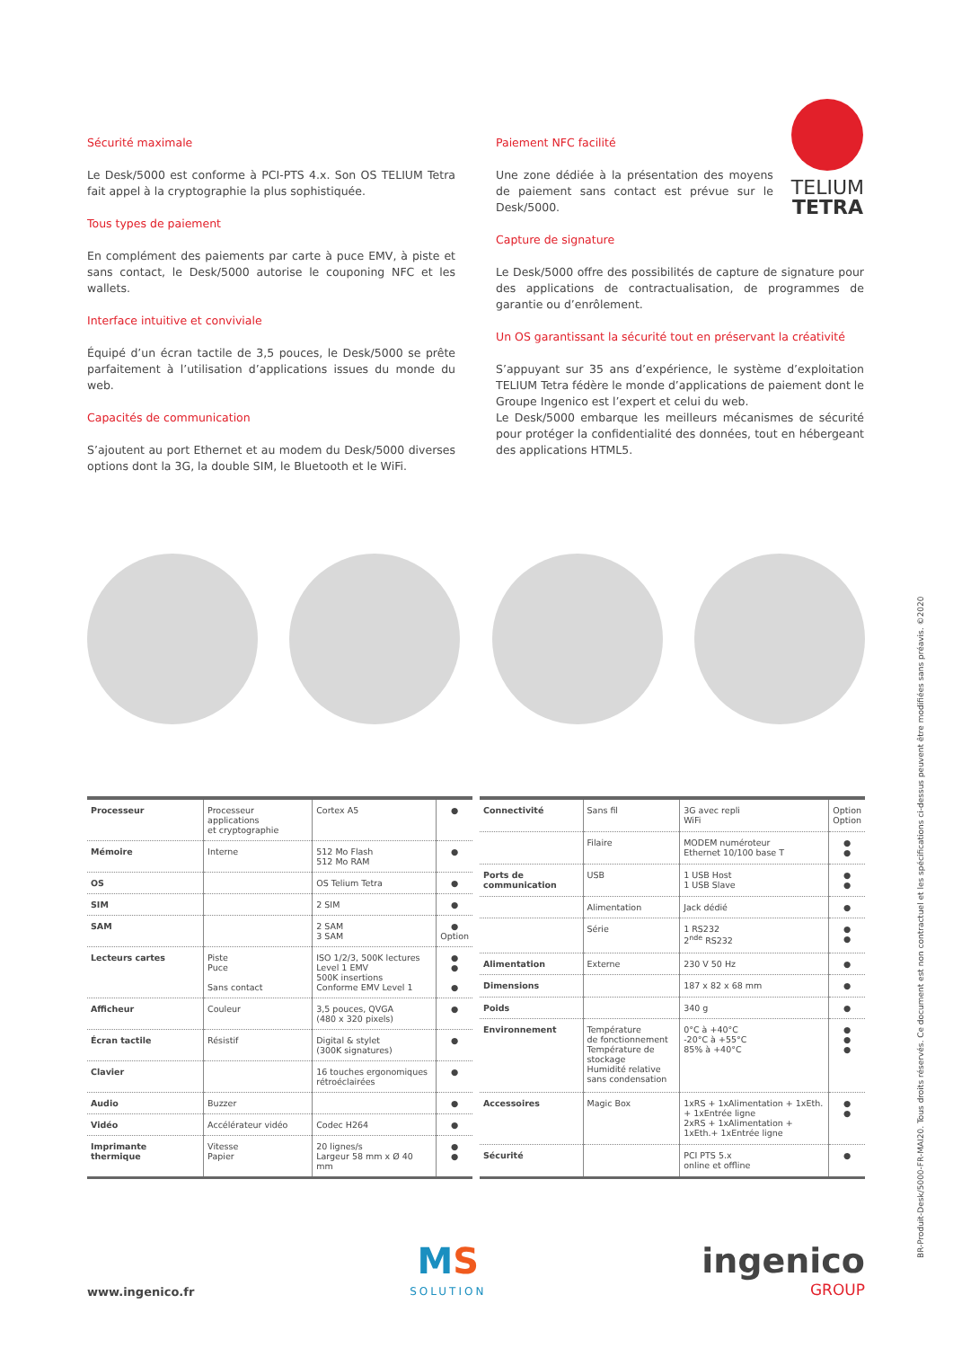Sécurité maximale
Le Desk/5000 est conforme à PCI-PTS 4.x. Son OS TELIUM Tetra fait appel à la cryptographie la plus sophistiquée.
Tous types de paiement
En complément des paiements par carte à puce EMV, à piste et sans contact, le Desk/5000 autorise le couponing NFC et les wallets.
Interface intuitive et conviviale
Équipé d’un écran tactile de 3,5 pouces, le Desk/5000 se prête parfaitement à l’utilisation d’applications issues du monde du web.
Capacités de communication
S’ajoutent au port Ethernet et au modem du Desk/5000 diverses options dont la 3G, la double SIM, le Bluetooth et le WiFi.
Paiement NFC facilité
Une zone dédiée à la présentation des moyens de paiement sans contact est prévue sur le Desk/5000.
TELIUM
TETRA
Capture de signature
Le Desk/5000 offre des possibilités de capture de signature pour des applications de contractualisation, de programmes de garantie ou d’enrôlement.
Un OS garantissant la sécurité tout en préservant la créativité
S’appuyant sur 35 ans d’expérience, le système d’exploitation TELIUM Tetra fédère le monde d’applications de paiement dont le Groupe Ingenico est l’expert et celui du web.
Le Desk/5000 embarque les meilleurs mécanismes de sécurité pour protéger la confidentialité des données, tout en hébergeant des applications HTML5.
| Processeur | Processeur applications et cryptographie | Cortex A5 | ● |
| Mémoire | Interne | 512 Mo Flash 512 Mo RAM | ● |
| OS | | OS Telium Tetra | ● |
| SIM | | 2 SIM | ● |
| SAM | | 2 SAM 3 SAM | ● Option |
| Lecteurs cartes | Piste Puce Sans contact | ISO 1/2/3, 500K lectures Level 1 EMV 500K insertions Conforme EMV Level 1 | ● ● ● |
| Afficheur | Couleur | 3,5 pouces, QVGA (480 x 320 pixels) | ● |
| Écran tactile | Résistif | Digital & stylet (300K signatures) | ● |
| Clavier | | 16 touches ergonomiques rétroéclairées | ● |
| Audio | Buzzer | | ● |
| Vidéo | Accélérateur vidéo | Codec H264 | ● |
| Imprimante thermique | Vitesse Papier | 20 lignes/s Largeur 58 mm x Ø 40 mm | ● ● |
| Connectivité | Sans fil | 3G avec repli WiFi | Option Option |
| | Filaire | MODEM numéroteur Ethernet 10/100 base T | ● ● |
| Ports de communication | USB | 1 USB Host 1 USB Slave | ● ● |
| | Alimentation | Jack dédié | ● |
| | Série | 1 RS232 2<sup>nde</sup> RS232 | ● ● |
| Alimentation | Externe | 230 V 50 Hz | ● |
| Dimensions | | 187 x 82 x 68 mm | ● |
| Poids | | 340 g | ● |
| Environnement | Température de fonctionnement Température de stockage Humidité relative sans condensation | 0°C à +40°C -20°C à +55°C 85% à +40°C | ● ● ● |
| Accessoires | Magic Box | 1xRS + 1xAlimentation + 1xEth. + 1xEntrée ligne 2xRS + 1xAlimentation + 1xEth.+ 1xEntrée ligne | ● ● |
| Sécurité | | PCI PTS 5.x online et offline | ● |
www.ingenico.fr
MS
SOLUTION
ingenico
GROUP
BR-Produit-Desk/5000-FR-MAI20. Tous droits réservés. Ce document est non contractuel et les spécifications ci-dessus peuvent être modifiées sans préavis. ©2020